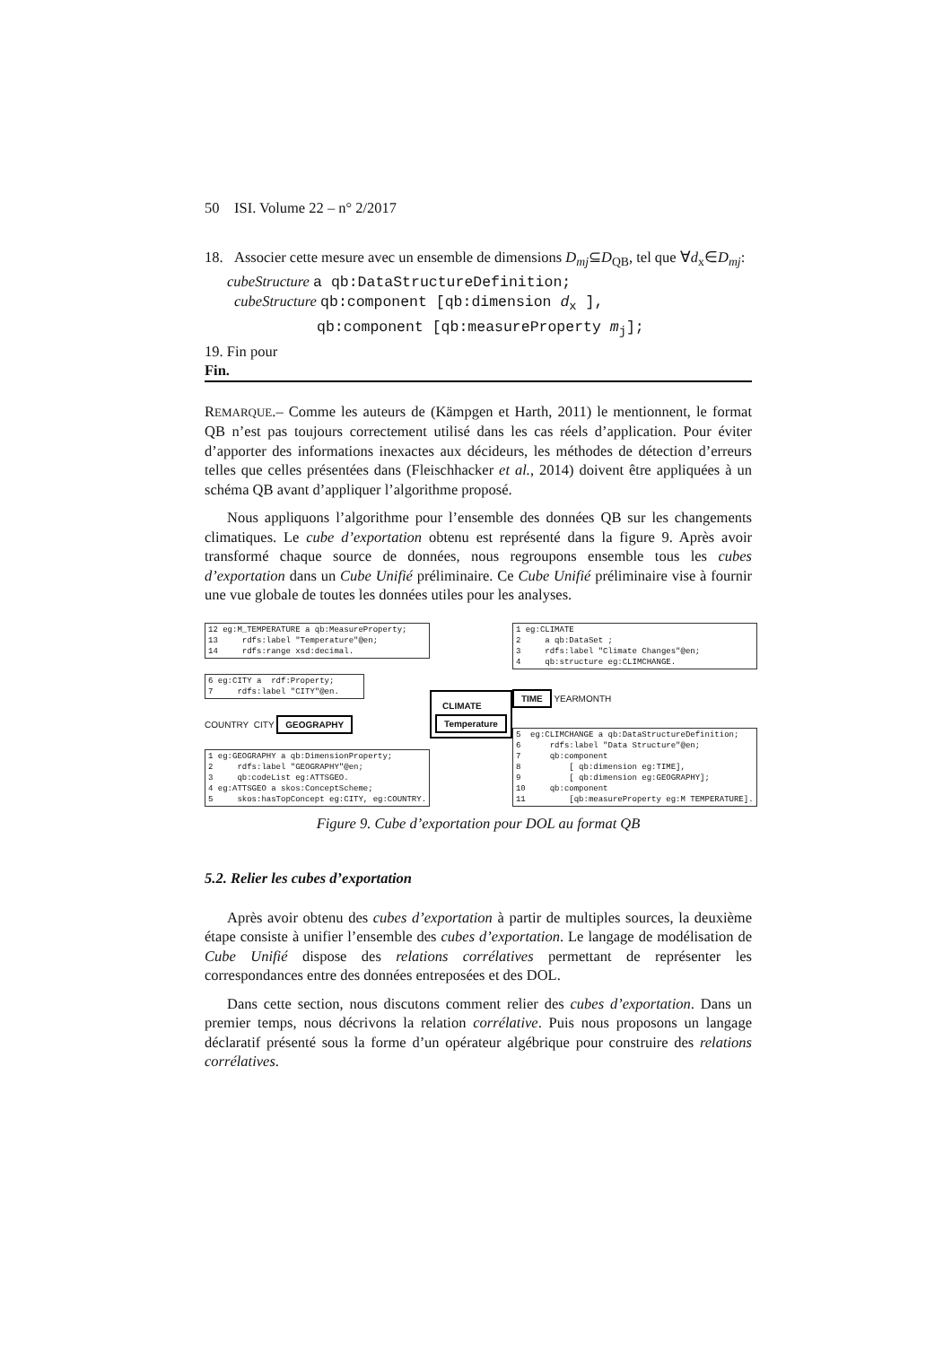50 ISI. Volume 22 – n° 2/2017
18. Associer cette mesure avec un ensemble de dimensions D<sub>mj</sub>⊆D<sub>QB</sub>, tel que ∀d<sub>x</sub>∈D<sub>mj</sub>:
cubeStructure a qb:DataStructureDefinition;
cubeStructure qb:component [qb:dimension d<sub>x</sub> ],
qb:component [qb:measureProperty m<sub>j</sub>];
19. Fin pour
Fin.
REMARQUE.– Comme les auteurs de (Kämpgen et Harth, 2011) le mentionnent, le format QB n’est pas toujours correctement utilisé dans les cas réels d’application. Pour éviter d’apporter des informations inexactes aux décideurs, les méthodes de détection d’erreurs telles que celles présentées dans (Fleischhacker et al., 2014) doivent être appliquées à un schéma QB avant d’appliquer l’algorithme proposé.
Nous appliquons l’algorithme pour l’ensemble des données QB sur les changements climatiques. Le cube d’exportation obtenu est représenté dans la figure 9. Après avoir transformé chaque source de données, nous regroupons ensemble tous les cubes d’exportation dans un Cube Unifié préliminaire. Ce Cube Unifié préliminaire vise à fournir une vue globale de toutes les données utiles pour les analyses.
12 eg:M_TEMPERATURE a qb:MeasureProperty; 13 rdfs:label "Temperature"@en; 14 rdfs:range xsd:decimal.
6 eg:CITY a rdf:Property; 7 rdfs:label "CITY"@en.
COUNTRY CITY GEOGRAPHY
1 eg:GEOGRAPHY a qb:DimensionProperty; 2 rdfs:label "GEOGRAPHY"@en; 3 qb:codeList eg:ATTSGEO. 4 eg:ATTSGEO a skos:ConceptScheme; 5 skos:hasTopConcept eg:CITY, eg:COUNTRY.
CLIMATE
Temperature
1 eg:CLIMATE 2 a qb:DataSet ; 3 rdfs:label "Climate Changes"@en; 4 qb:structure eg:CLIMCHANGE.
TIME YEARMONTH
5 eg:CLIMCHANGE a qb:DataStructureDefinition; 6 rdfs:label "Data Structure"@en; 7 qb:component 8 [ qb:dimension eg:TIME], 9 [ qb:dimension eg:GEOGRAPHY]; 10 qb:component 11 [qb:measureProperty eg:M TEMPERATURE].
Figure 9. Cube d’exportation pour DOL au format QB
5.2. Relier les cubes d’exportation
Après avoir obtenu des cubes d’exportation à partir de multiples sources, la deuxième étape consiste à unifier l’ensemble des cubes d’exportation. Le langage de modélisation de Cube Unifié dispose des relations corrélatives permettant de représenter les correspondances entre des données entreposées et des DOL.
Dans cette section, nous discutons comment relier des cubes d’exportation. Dans un premier temps, nous décrivons la relation corrélative. Puis nous proposons un langage déclaratif présenté sous la forme d’un opérateur algébrique pour construire des relations corrélatives.